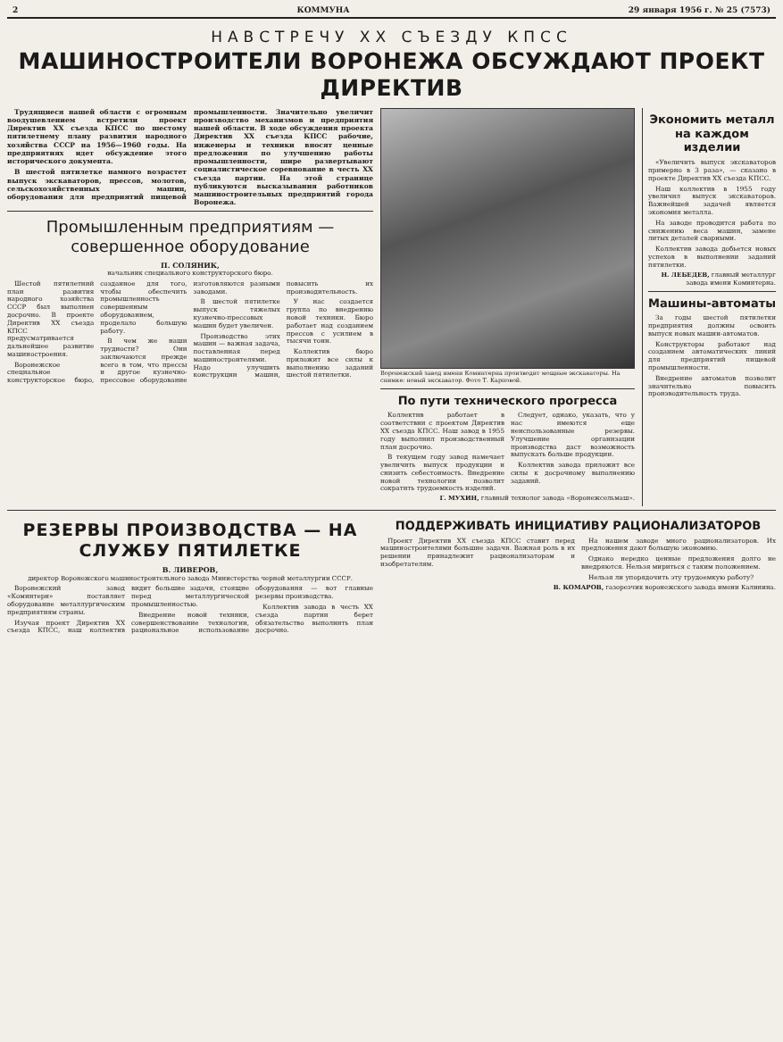2 КОММУНА 29 января 1956 г. № 25 (7573)
НАВСТРЕЧУ XX СЪЕЗДУ КПСС
МАШИНОСТРОИТЕЛИ ВОРОНЕЖА ОБСУЖДАЮТ ПРОЕКТ ДИРЕКТИВ
Трудящиеся нашей области с огромным воодушевлением встретили проект Директив XX съезда КПСС по шестому пятилетнему плану развития народного хозяйства СССР на 1956—1960 годы. На предприятиях идет обсуждение этого исторического документа.
В шестой пятилетке намного возрастет выпуск экскаваторов, прессов, молотов, сельскохозяйственных машин, оборудования для предприятий пищевой промышленности. Значительно увеличит производство механизмов и предприятия нашей области. В ходе обсуждения проекта Директив XX съезда КПСС рабочие, инженеры и техники вносят ценные предложения по улучшению работы промышленности, шире развертывают социалистическое соревнование в честь XX съезда партии. На этой странице публикуются высказывания работников машиностроительных предприятий города Воронежа.
Промышленным предприятиям — совершенное оборудование
П. СОЛЯНИК,
начальник специального конструкторского бюро.
Шестой пятилетний план развития народного хозяйства СССР был выполнен досрочно. В проекте Директив XX съезда КПСС предусматривается дальнейшее развитие машиностроения.
Воронежское специальное конструкторское бюро, созданное для того, чтобы обеспечить промышленность совершенным оборудованием, проделало большую работу.
В чем же наши трудности? Они заключаются прежде всего в том, что прессы и другое кузнечно-прессовое оборудование изготовляются разными заводами.
В шестой пятилетке выпуск тяжелых кузнечно-прессовых машин будет увеличен.
Производство этих машин — важная задача, поставленная перед машиностроителями. Надо улучшить конструкции машин, повысить их производительность.
У нас создается группа по внедрению новой техники. Бюро работает над созданием прессов с усилием в тысячи тонн.
Коллектив бюро приложит все силы к выполнению заданий шестой пятилетки.
Воронежский завод имени Коминтерна производит мощные экскаваторы. На снимке: новый экскаватор. Фото Т. Карповой.
По пути технического прогресса
Коллектив работает в соответствии с проектом Директив XX съезда КПСС. Наш завод в 1955 году выполнил производственный план досрочно.
В текущем году завод намечает увеличить выпуск продукции и снизить себестоимость. Внедрение новой технологии позволит сократить трудоемкость изделий.
Следует, однако, указать, что у нас имеются еще неиспользованные резервы. Улучшение организации производства даст возможность выпускать больше продукции.
Коллектив завода приложит все силы к досрочному выполнению заданий.
Г. МУХИН, главный технолог завода «Воронежсельмаш».
Экономить металл на каждом изделии
«Увеличить выпуск экскаваторов примерно в 3 раза», — сказано в проекте Директив XX съезда КПСС.
Наш коллектив в 1955 году увеличил выпуск экскаваторов. Важнейшей задачей является экономия металла.
На заводе проводится работа по снижению веса машин, замене литых деталей сварными.
Коллектив завода добьется новых успехов в выполнении заданий пятилетки.
Н. ЛЕБЕДЕВ, главный металлург завода имени Коминтерна.
Машины-автоматы
За годы шестой пятилетки предприятия должны освоить выпуск новых машин-автоматов.
Конструкторы работают над созданием автоматических линий для предприятий пищевой промышленности.
Внедрение автоматов позволит значительно повысить производительность труда.
РЕЗЕРВЫ ПРОИЗВОДСТВА — НА СЛУЖБУ ПЯТИЛЕТКЕ
В. ЛИВЕРОВ,
директор Воронежского машиностроительного завода Министерства черной металлургии СССР.
Воронежский завод «Коминтерн» поставляет оборудование металлургическим предприятиям страны.
Изучая проект Директив XX съезда КПСС, наш коллектив видит большие задачи, стоящие перед металлургической промышленностью.
Внедрение новой техники, совершенствование технологии, рациональное использование оборудования — вот главные резервы производства.
Коллектив завода в честь XX съезда партии берет обязательство выполнить план досрочно.
ПОДДЕРЖИВАТЬ ИНИЦИАТИВУ РАЦИОНАЛИЗАТОРОВ
Проект Директив XX съезда КПСС ставит перед машиностроителями большие задачи. Важная роль в их решении принадлежит рационализаторам и изобретателям.
На нашем заводе много рационализаторов. Их предложения дают большую экономию.
Однако нередко ценные предложения долго не внедряются. Нельзя мириться с таким положением.
Нельзя ли упорядочить эту трудоемкую работу?
В. КОМАРОВ, газорезчик воронежского завода имени Калинина.